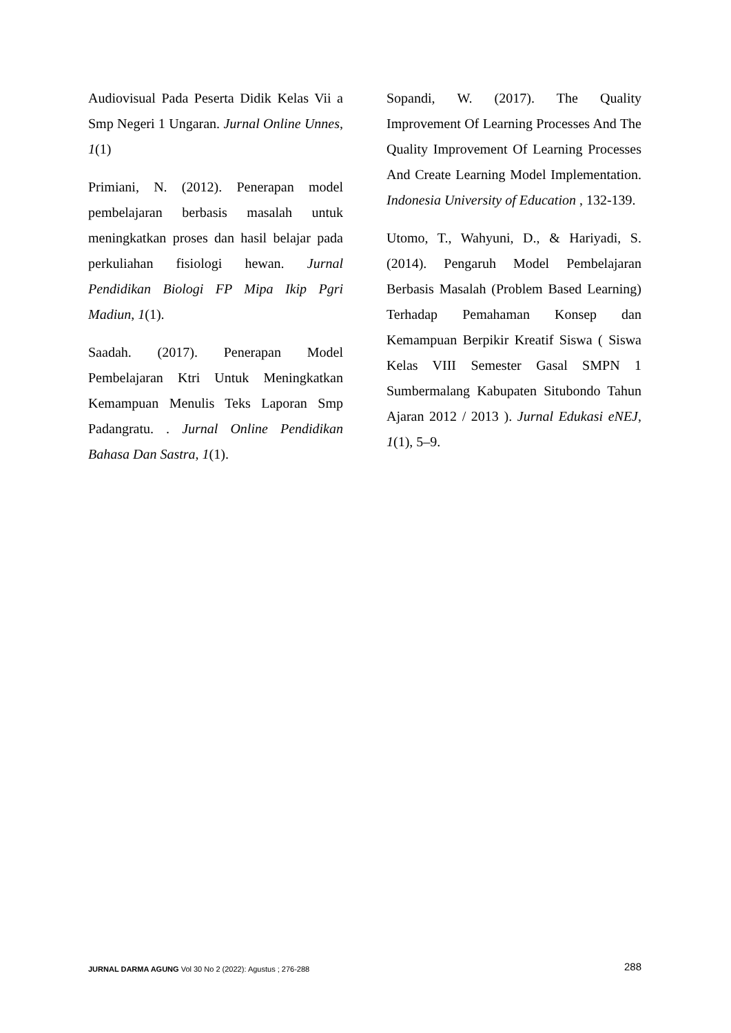Audiovisual Pada Peserta Didik Kelas Vii a Smp Negeri 1 Ungaran. Jurnal Online Unnes, 1(1)
Primiani, N. (2012). Penerapan model pembelajaran berbasis masalah untuk meningkatkan proses dan hasil belajar pada perkuliahan fisiologi hewan. Jurnal Pendidikan Biologi FP Mipa Ikip Pgri Madiun, 1(1).
Saadah. (2017). Penerapan Model Pembelajaran Ktri Untuk Meningkatkan Kemampuan Menulis Teks Laporan Smp Padangratu. . Jurnal Online Pendidikan Bahasa Dan Sastra, 1(1).
Sopandi, W. (2017). The Quality Improvement Of Learning Processes And The Quality Improvement Of Learning Processes And Create Learning Model Implementation. Indonesia University of Education , 132-139.
Utomo, T., Wahyuni, D., & Hariyadi, S. (2014). Pengaruh Model Pembelajaran Berbasis Masalah (Problem Based Learning) Terhadap Pemahaman Konsep dan Kemampuan Berpikir Kreatif Siswa ( Siswa Kelas VIII Semester Gasal SMPN 1 Sumbermalang Kabupaten Situbondo Tahun Ajaran 2012 / 2013 ). Jurnal Edukasi eNEJ, 1(1), 5–9.
JURNAL DARMA AGUNG Vol 30 No 2 (2022): Agustus ; 276-288
288